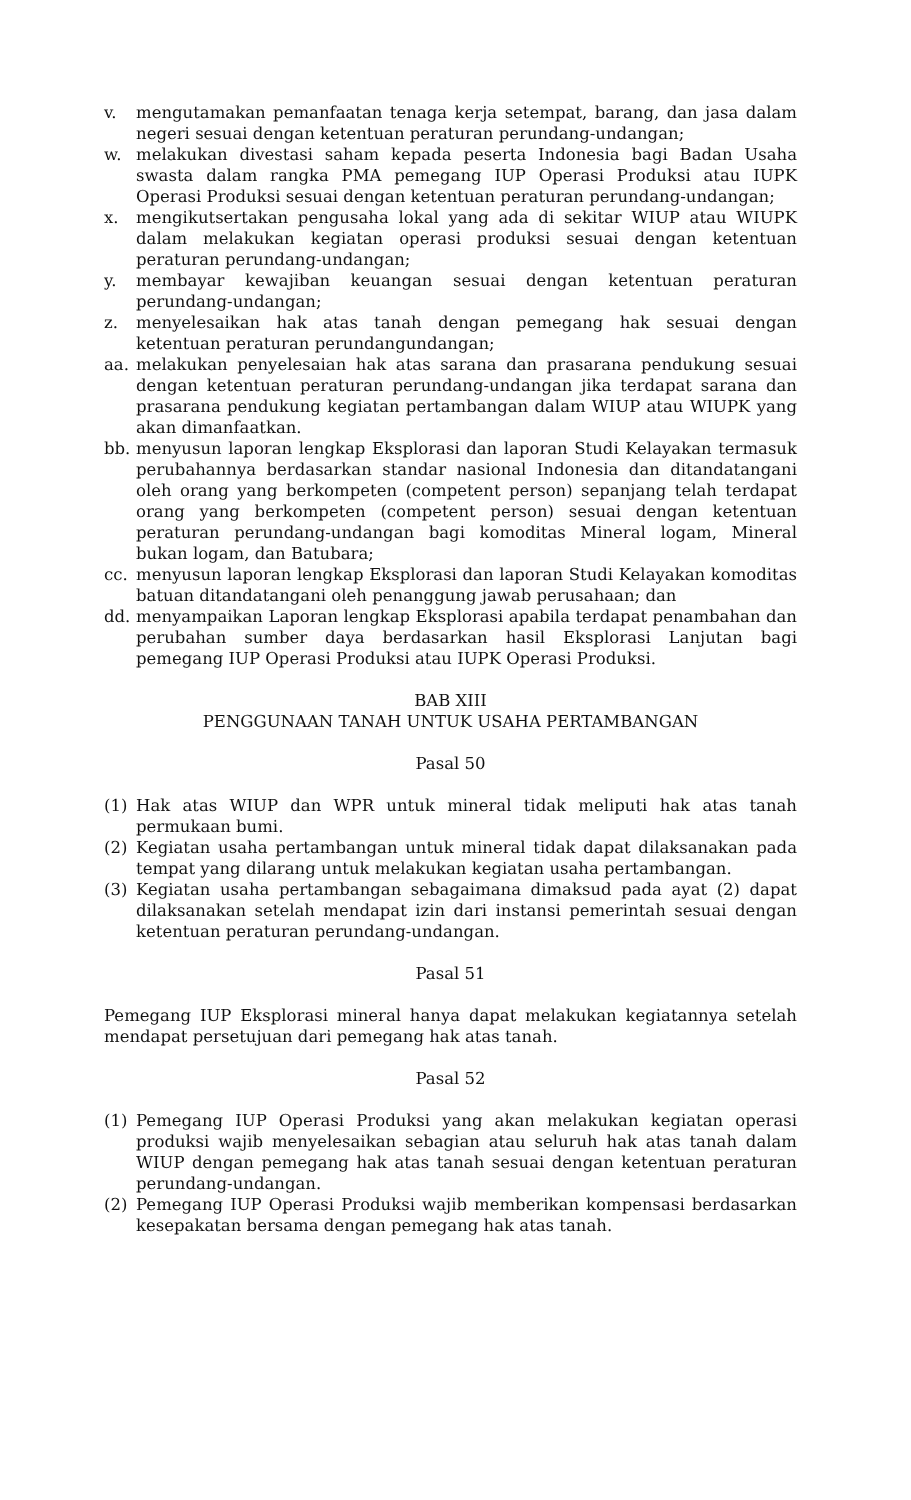v. mengutamakan pemanfaatan tenaga kerja setempat, barang, dan jasa dalam negeri sesuai dengan ketentuan peraturan perundang-undangan;
w. melakukan divestasi saham kepada peserta Indonesia bagi Badan Usaha swasta dalam rangka PMA pemegang IUP Operasi Produksi atau IUPK Operasi Produksi sesuai dengan ketentuan peraturan perundang-undangan;
x. mengikutsertakan pengusaha lokal yang ada di sekitar WIUP atau WIUPK dalam melakukan kegiatan operasi produksi sesuai dengan ketentuan peraturan perundang-undangan;
y. membayar kewajiban keuangan sesuai dengan ketentuan peraturan perundang-undangan;
z. menyelesaikan hak atas tanah dengan pemegang hak sesuai dengan ketentuan peraturan perundangundangan;
aa. melakukan penyelesaian hak atas sarana dan prasarana pendukung sesuai dengan ketentuan peraturan perundang-undangan jika terdapat sarana dan prasarana pendukung kegiatan pertambangan dalam WIUP atau WIUPK yang akan dimanfaatkan.
bb. menyusun laporan lengkap Eksplorasi dan laporan Studi Kelayakan termasuk perubahannya berdasarkan standar nasional Indonesia dan ditandatangani oleh orang yang berkompeten (competent person) sepanjang telah terdapat orang yang berkompeten (competent person) sesuai dengan ketentuan peraturan perundang-undangan bagi komoditas Mineral logam, Mineral bukan logam, dan Batubara;
cc. menyusun laporan lengkap Eksplorasi dan laporan Studi Kelayakan komoditas batuan ditandatangani oleh penanggung jawab perusahaan; dan
dd. menyampaikan Laporan lengkap Eksplorasi apabila terdapat penambahan dan perubahan sumber daya berdasarkan hasil Eksplorasi Lanjutan bagi pemegang IUP Operasi Produksi atau IUPK Operasi Produksi.
BAB XIII
PENGGUNAAN TANAH UNTUK USAHA PERTAMBANGAN
Pasal 50
(1) Hak atas WIUP dan WPR untuk mineral tidak meliputi hak atas tanah permukaan bumi.
(2) Kegiatan usaha pertambangan untuk mineral tidak dapat dilaksanakan pada tempat yang dilarang untuk melakukan kegiatan usaha pertambangan.
(3) Kegiatan usaha pertambangan sebagaimana dimaksud pada ayat (2) dapat dilaksanakan setelah mendapat izin dari instansi pemerintah sesuai dengan ketentuan peraturan perundang-undangan.
Pasal 51
Pemegang IUP Eksplorasi mineral hanya dapat melakukan kegiatannya setelah mendapat persetujuan dari pemegang hak atas tanah.
Pasal 52
(1) Pemegang IUP Operasi Produksi yang akan melakukan kegiatan operasi produksi wajib menyelesaikan sebagian atau seluruh hak atas tanah dalam WIUP dengan pemegang hak atas tanah sesuai dengan ketentuan peraturan perundang-undangan.
(2) Pemegang IUP Operasi Produksi wajib memberikan kompensasi berdasarkan kesepakatan bersama dengan pemegang hak atas tanah.